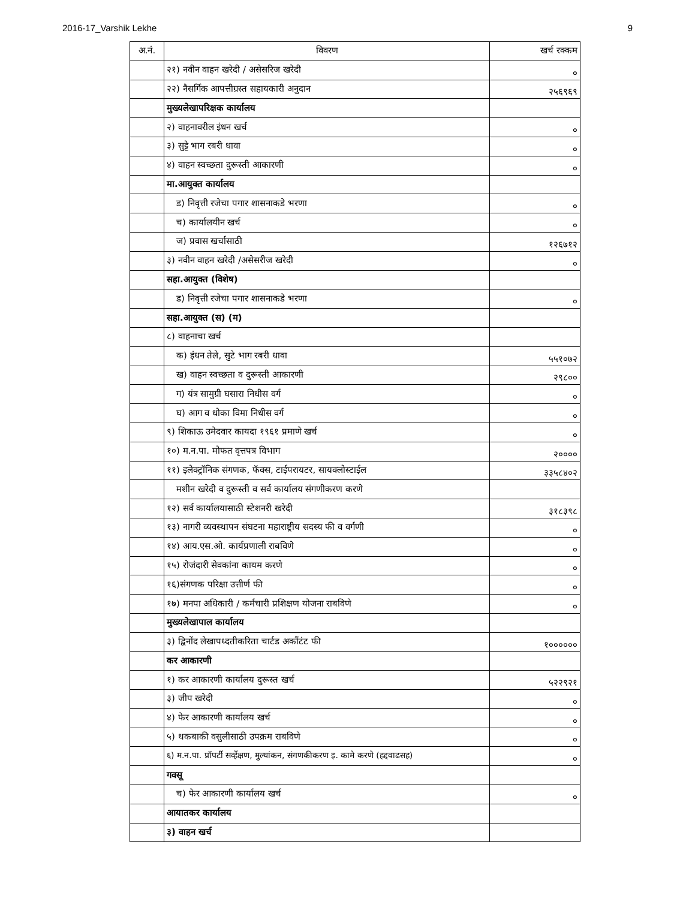2016-17_Varshik Lekhe 9
| अ.नं. | विवरण | खर्च रक्कम |
| --- | --- | --- |
| | २१) नवीन वाहन खरेदी / असेसरिज खरेदी | ० |
| | २२) नैसर्गिक आपत्तीग्रस्त सहायकारी अनुदान | २५६९६९ |
| | मुख्यलेखापरिक्षक कार्यालय | |
| | २) वाहनावरील इंधन खर्च | ० |
| | ३) सुट्टे भाग रबरी धावा | ० |
| | ४) वाहन स्वच्छता दुरूस्ती आकारणी | ० |
| | मा.आयुक्त कार्यालय | |
| | ड) निवृत्ती रजेचा पगार शासनाकडे भरणा | ० |
| | च) कार्यालयीन खर्च | ० |
| | ज) प्रवास खर्चासाठी | १२६७१२ |
| | ३) नवीन वाहन खरेदी /असेसरीज खरेदी | ० |
| | सहा.आयुक्त (विशेष) | |
| | ड) निवृत्ती रजेचा पगार शासनाकडे भरणा | ० |
| | सहा.आयुक्त (स) (म) | |
| | ८) वाहनाचा खर्च | |
| | क) इंधन तेले, सुटे भाग रबरी धावा | ५५१०७२ |
| | ख) वाहन स्वच्छता व दुरूस्ती आकारणी | २९८०० |
| | ग) यंत्र सामुग्री घसारा निधीस वर्ग | ० |
| | घ) आग व धोका विमा निधीस वर्ग | ० |
| | ९) शिकाऊ उमेदवार कायदा १९६१ प्रमाणे खर्च | ० |
| | १०) म.न.पा. मोफत वृत्तपत्र विभाग | २०००० |
| | ११) इलेक्ट्रॉनिक संगणक, फॅक्स, टाईपरायटर, सायक्लोस्टाईल | ३३५८४०२ |
| | मशीन खरेदी व दुरूस्ती व सर्व कार्यालय संगणीकरण करणे | |
| | १२) सर्व कार्यालयासाठी स्टेशनरी खरेदी | ३१८३९८ |
| | १३) नागरी व्यवस्थापन संघटना महाराष्ट्रीय सदस्य फी व वर्गणी | ० |
| | १४) आय.एस.ओ. कार्यप्रणाली राबविणे | ० |
| | १५) रोजंदारी सेवकांना कायम करणे | ० |
| | १६)संगणक परिक्षा उत्तीर्ण फी | ० |
| | १७) मनपा अधिकारी / कर्मचारी प्रशिक्षण योजना राबविणे | ० |
| | मुख्यलेखापाल कार्यालय | |
| | ३) द्विनोंद लेखापध्दतीकरिता चार्टड अकौंटंट फी | १०००००० |
| | कर आकारणी | |
| | १) कर आकारणी कार्यालय दुरूस्त खर्च | ५२२९२१ |
| | ३) जीप खरेदी | ० |
| | ४) फेर आकारणी कार्यालय खर्च | ० |
| | ५) थकबाकी वसुलीसाठी उपक्रम राबविणे | ० |
| | ६) म.न.पा. प्रॉपर्टी सर्व्हेक्षण, मुल्यांकन, संगणकीकरण इ. कामे करणे (हद्दवाढसह) | ० |
| | गवसू | |
| | च) फेर आकारणी कार्यालय खर्च | ० |
| | आयातकर कार्यालय | |
| | ३) वाहन खर्च | |